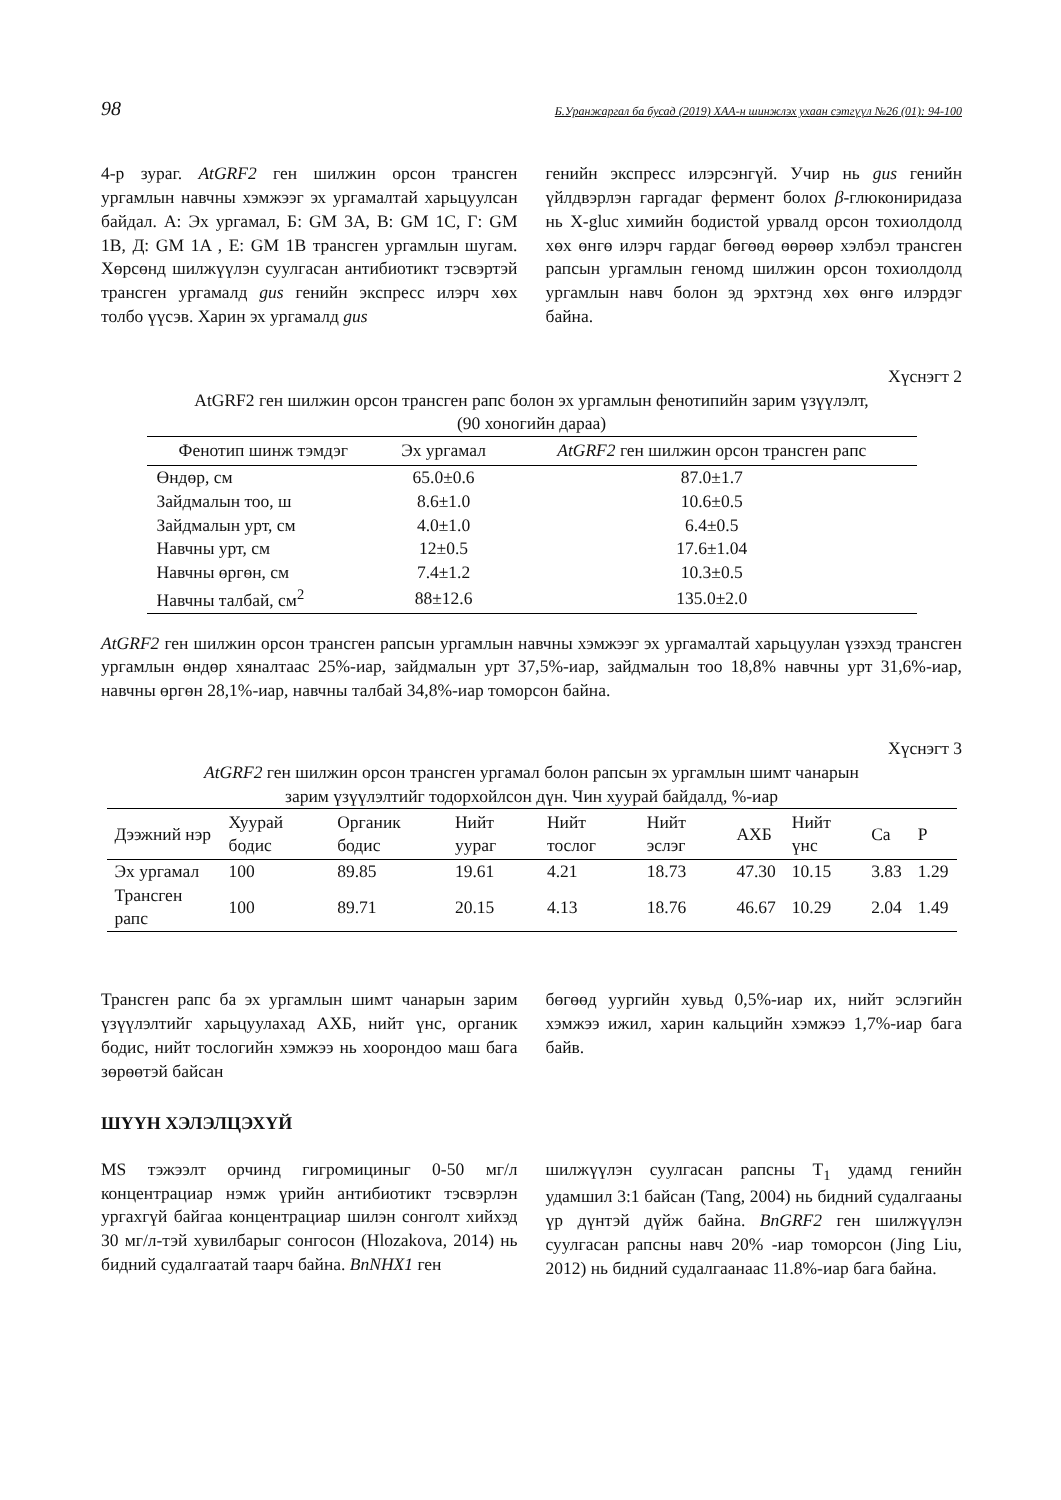98 Б.Уранжаргал ба бусад (2019) ХАА-н шинжлэх ухаан сэтгүүл №26 (01): 94-100
4-р зураг. AtGRF2 ген шилжин орсон трансген ургамлын навчны хэмжээг эх ургамалтай харьцуулсан байдал. А: Эх ургамал, Б: GM 3A, В: GM 1C, Г: GM 1B, Д: GM 1A , Е: GM 1B трансген ургамлын шугам. Хөрсөнд шилжүүлэн суулгасан антибиотикт тэсвэртэй трансген ургамалд gus генийн экспресс илэрч хөх толбо үүсэв. Харин эх ургамалд gus
генийн экспресс илэрсэнгүй. Учир нь gus генийн үйлдвэрлэн гаргадаг фермент болох β-глюкониридаза нь X-gluc химийн бодистой урвалд орсон тохиолдолд хөх өнгө илэрч гардаг бөгөөд өөрөөр хэлбэл трансген рапсын ургамлын геномд шилжин орсон тохиолдолд ургамлын навч болон эд эрхтэнд хөх өнгө илэрдэг байна.
Хүснэгт 2
AtGRF2 ген шилжин орсон трансген рапс болон эх ургамлын фенотипийн зарим үзүүлэлт,
(90 хоногийн дараа)
| Фенотип шинж тэмдэг | Эх ургамал | AtGRF2 ген шилжин орсон трансген рапс |
| --- | --- | --- |
| Өндөр, см | 65.0±0.6 | 87.0±1.7 |
| Зайдмалын тоо, ш | 8.6±1.0 | 10.6±0.5 |
| Зайдмалын урт, см | 4.0±1.0 | 6.4±0.5 |
| Навчны урт, см | 12±0.5 | 17.6±1.04 |
| Навчны өргөн, см | 7.4±1.2 | 10.3±0.5 |
| Навчны талбай, см<sup>2</sup> | 88±12.6 | 135.0±2.0 |
AtGRF2 ген шилжин орсон трансген рапсын ургамлын навчны хэмжээг эх ургамалтай харьцуулан үзэхэд трансген ургамлын өндөр хяналтаас 25%-иар, зайдмалын урт 37,5%-иар, зайдмалын тоо 18,8% навчны урт 31,6%-иар, навчны өргөн 28,1%-иар, навчны талбай 34,8%-иар томорсон байна.
Хүснэгт 3
AtGRF2 ген шилжин орсон трансген ургамал болон рапсын эх ургамлын шимт чанарын
зарим үзүүлэлтийг тодорхойлсон дүн. Чин хуурай байдалд, %-иар
| Дээжний нэр | Хуурай бодис | Органик бодис | Нийт уураг | Нийт тослог | Нийт эслэг | АХБ | Нийт үнс | Ca | P |
| --- | --- | --- | --- | --- | --- | --- | --- | --- | --- |
| Эх ургамал | 100 | 89.85 | 19.61 | 4.21 | 18.73 | 47.30 | 10.15 | 3.83 | 1.29 |
| Трансген рапс | 100 | 89.71 | 20.15 | 4.13 | 18.76 | 46.67 | 10.29 | 2.04 | 1.49 |
Трансген рапс ба эх ургамлын шимт чанарын зарим үзүүлэлтийг харьцуулахад АХБ, нийт үнс, органик бодис, нийт тослогийн хэмжээ нь хоорондоо маш бага зөрөөтэй байсан
бөгөөд уургийн хувьд 0,5%-иар их, нийт эслэгийн хэмжээ ижил, харин кальцийн хэмжээ 1,7%-иар бага байв.
ШҮҮН ХЭЛЭЛЦЭХҮЙ
MS тэжээлт орчинд гигромициныг 0-50 мг/л концентрациар нэмж үрийн антибиотикт тэсвэрлэн ургахгүй байгаа концентрациар шилэн сонголт хийхэд 30 мг/л-тэй хувилбарыг сонгосон (Hlozakova, 2014) нь бидний судалгаатай таарч байна. BnNHX1 ген
шилжүүлэн суулгасан рапсны T<sub>1</sub> удамд генийн удамшил 3:1 байсан (Tang, 2004) нь бидний судалгааны үр дүнтэй дүйж байна. BnGRF2 ген шилжүүлэн суулгасан рапсны навч 20% -иар томорсон (Jing Liu, 2012) нь бидний судалгаанаас 11.8%-иар бага байна.